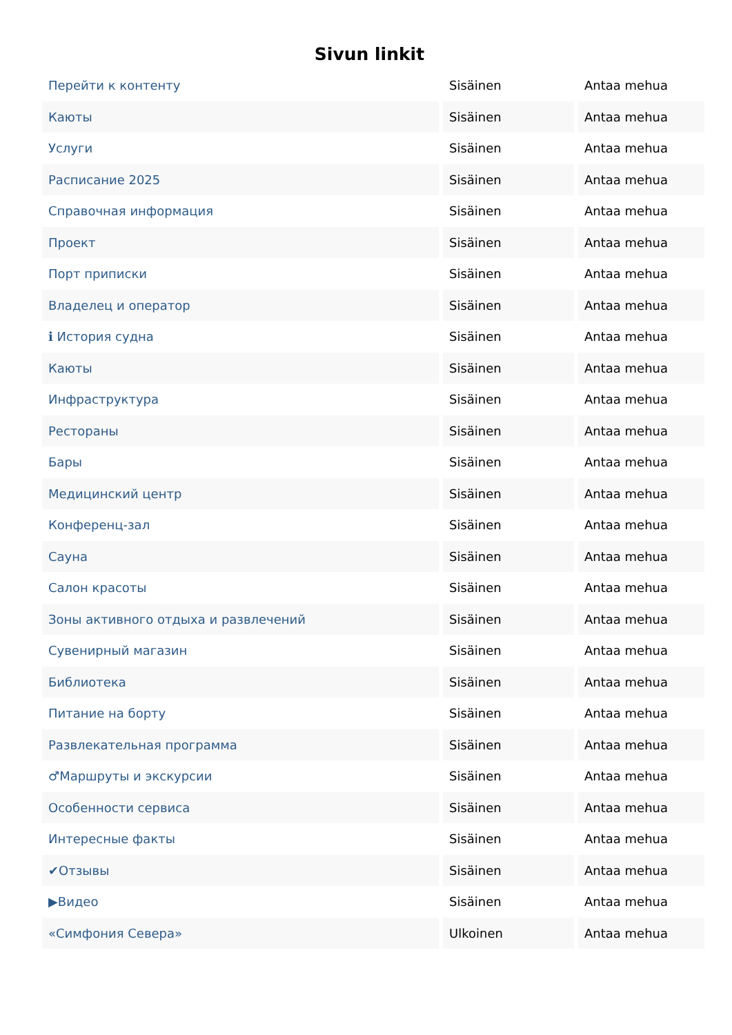Sivun linkit
| Перейти к контенту | Sisäinen | Antaa mehua |
| Каюты | Sisäinen | Antaa mehua |
| Услуги | Sisäinen | Antaa mehua |
| Расписание 2025 | Sisäinen | Antaa mehua |
| Справочная информация | Sisäinen | Antaa mehua |
| Проект | Sisäinen | Antaa mehua |
| Порт приписки | Sisäinen | Antaa mehua |
| Владелец и оператор | Sisäinen | Antaa mehua |
| ℹ История судна | Sisäinen | Antaa mehua |
| Каюты | Sisäinen | Antaa mehua |
| Инфраструктура | Sisäinen | Antaa mehua |
| Рестораны | Sisäinen | Antaa mehua |
| Бары | Sisäinen | Antaa mehua |
| Медицинский центр | Sisäinen | Antaa mehua |
| Конференц-зал | Sisäinen | Antaa mehua |
| Сауна | Sisäinen | Antaa mehua |
| Салон красоты | Sisäinen | Antaa mehua |
| Зоны активного отдыха и развлечений | Sisäinen | Antaa mehua |
| Сувенирный магазин | Sisäinen | Antaa mehua |
| Библиотека | Sisäinen | Antaa mehua |
| Питание на борту | Sisäinen | Antaa mehua |
| Развлекательная программа | Sisäinen | Antaa mehua |
| ♂Маршруты и экскурсии | Sisäinen | Antaa mehua |
| Особенности сервиса | Sisäinen | Antaa mehua |
| Интересные факты | Sisäinen | Antaa mehua |
| ✔Отзывы | Sisäinen | Antaa mehua |
| ▶Видео | Sisäinen | Antaa mehua |
| «Симфония Севера» | Ulkoinen | Antaa mehua |